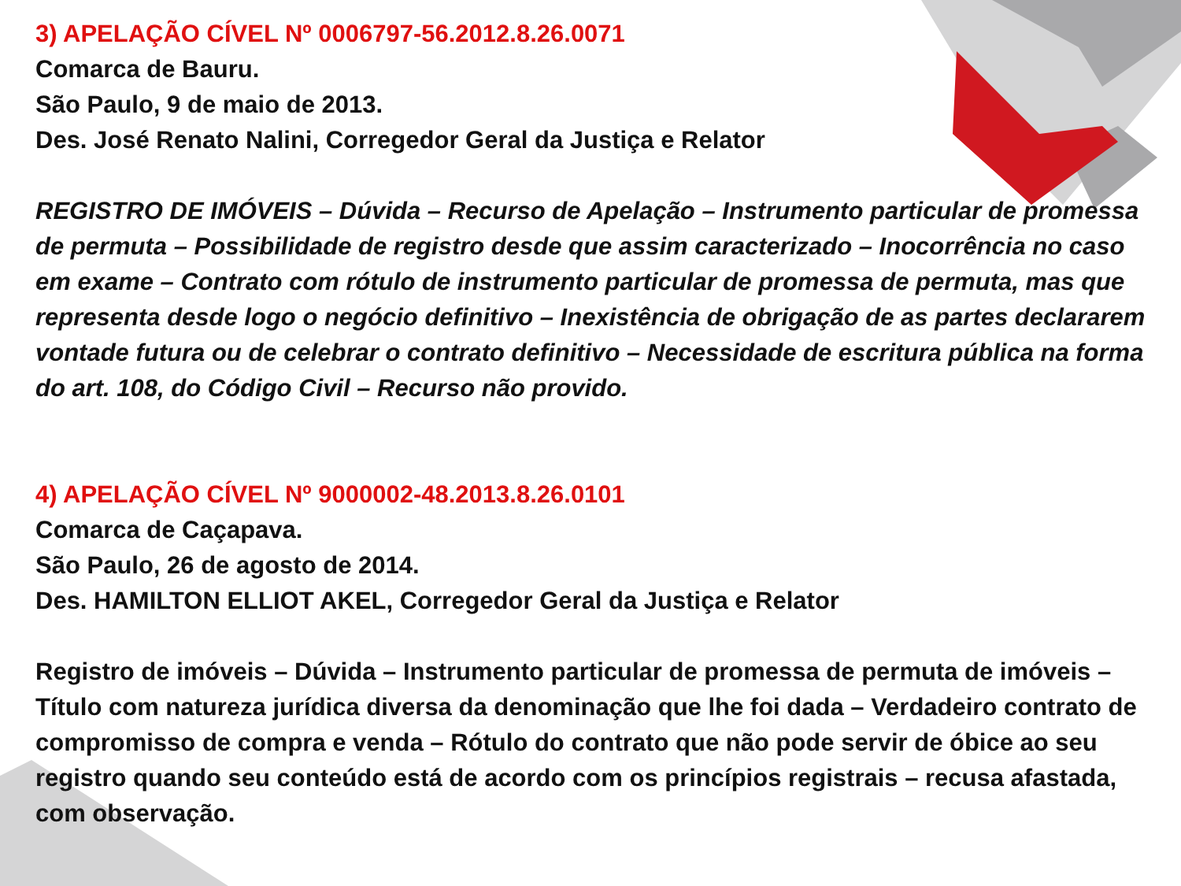3) APELAÇÃO CÍVEL Nº 0006797-56.2012.8.26.0071
Comarca de Bauru.
São Paulo, 9 de maio de 2013.
Des. José Renato Nalini, Corregedor Geral da Justiça e Relator
REGISTRO DE IMÓVEIS – Dúvida – Recurso de Apelação – Instrumento particular de promessa de permuta – Possibilidade de registro desde que assim caracterizado – Inocorrência no caso em exame – Contrato com rótulo de instrumento particular de promessa de permuta, mas que representa desde logo o negócio definitivo – Inexistência de obrigação de as partes declararem vontade futura ou de celebrar o contrato definitivo – Necessidade de escritura pública na forma do art. 108, do Código Civil – Recurso não provido.
4) APELAÇÃO CÍVEL Nº 9000002-48.2013.8.26.0101
Comarca de Caçapava.
São Paulo, 26 de agosto de 2014.
Des. HAMILTON ELLIOT AKEL, Corregedor Geral da Justiça e Relator
Registro de imóveis – Dúvida – Instrumento particular de promessa de permuta de imóveis – Título com natureza jurídica diversa da denominação que lhe foi dada – Verdadeiro contrato de compromisso de compra e venda – Rótulo do contrato que não pode servir de óbice ao seu registro quando seu conteúdo está de acordo com os princípios registrais – recusa afastada, com observação.